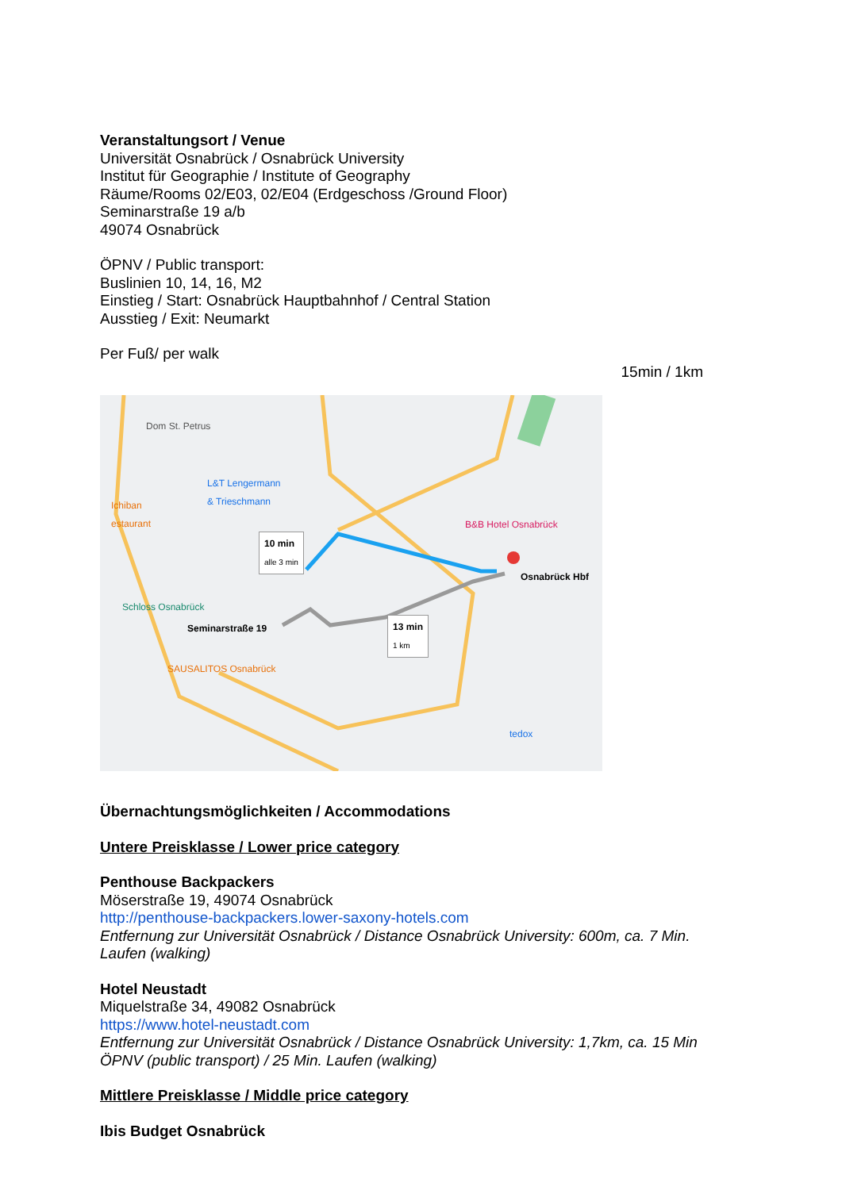Veranstaltungsort / Venue
Universität Osnabrück / Osnabrück University
Institut für Geographie / Institute of Geography
Räume/Rooms 02/E03, 02/E04 (Erdgeschoss /Ground Floor)
Seminarstraße 19 a/b
49074 Osnabrück
ÖPNV / Public transport:
Buslinien 10, 14, 16, M2
Einstieg / Start: Osnabrück Hauptbahnhof / Central Station
Ausstieg / Exit: Neumarkt
Per Fuß/ per walk
15min / 1km
Dom St. Petrus
L&T Lengermann
& Trieschmann
Ichiban
estaurant
B&B Hotel Osnabrück
10 min
alle 3 min
Osnabrück Hbf
Schloss Osnabrück
Seminarstraße 19
13 min
1 km
SAUSALITOS Osnabrück
tedox
Übernachtungsmöglichkeiten / Accommodations
Untere Preisklasse / Lower price category
Penthouse Backpackers
Möserstraße 19, 49074 Osnabrück
http://penthouse-backpackers.lower-saxony-hotels.com
Entfernung zur Universität Osnabrück / Distance Osnabrück University: 600m, ca. 7 Min. Laufen (walking)
Hotel Neustadt
Miquelstraße 34, 49082 Osnabrück
https://www.hotel-neustadt.com
Entfernung zur Universität Osnabrück / Distance Osnabrück University: 1,7km, ca. 15 Min ÖPNV (public transport) / 25 Min. Laufen (walking)
Mittlere Preisklasse / Middle price category
Ibis Budget Osnabrück